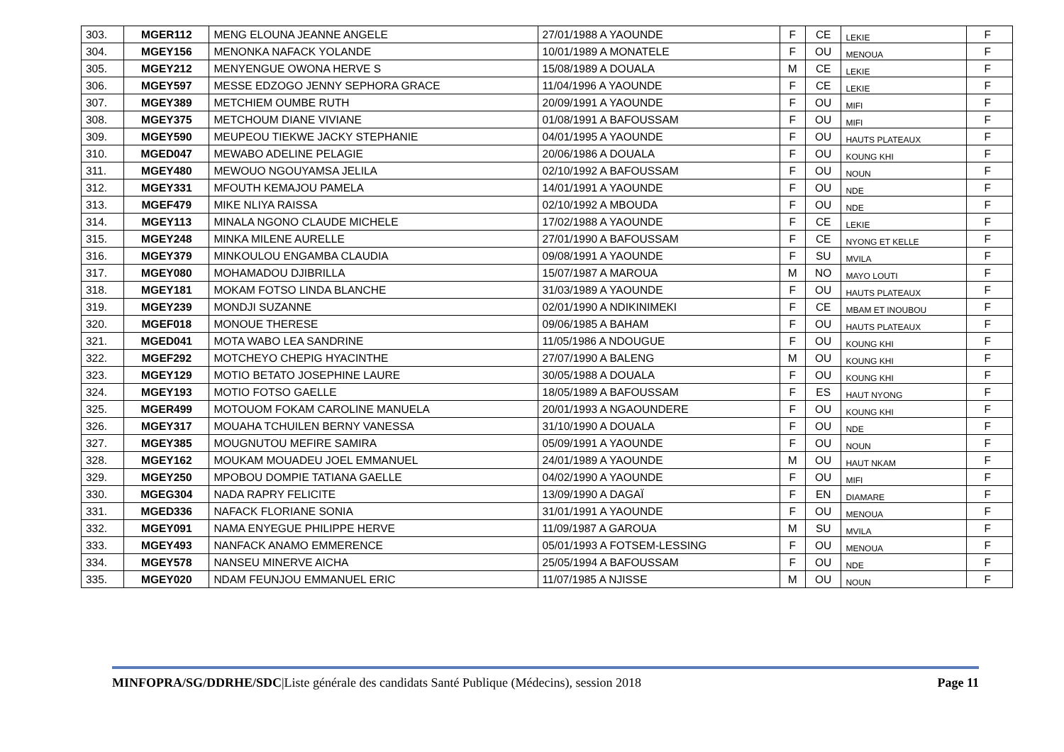| 303. | MGER112 | MENG ELOUNA JEANNE ANGELE | 27/01/1988 A YAOUNDE | F | CE | LEKIE | F |
| 304. | MGEY156 | MENONKA NAFACK YOLANDE | 10/01/1989 A MONATELE | F | OU | MENOUA | F |
| 305. | MGEY212 | MENYENGUE OWONA HERVE S | 15/08/1989 A DOUALA | M | CE | LEKIE | F |
| 306. | MGEY597 | MESSE EDZOGO JENNY SEPHORA GRACE | 11/04/1996 A YAOUNDE | F | CE | LEKIE | F |
| 307. | MGEY389 | METCHIEM OUMBE RUTH | 20/09/1991 A YAOUNDE | F | OU | MIFI | F |
| 308. | MGEY375 | METCHOUM DIANE VIVIANE | 01/08/1991 A BAFOUSSAM | F | OU | MIFI | F |
| 309. | MGEY590 | MEUPEOU TIEKWE JACKY STEPHANIE | 04/01/1995 A YAOUNDE | F | OU | HAUTS PLATEAUX | F |
| 310. | MGED047 | MEWABO ADELINE PELAGIE | 20/06/1986 A DOUALA | F | OU | KOUNG KHI | F |
| 311. | MGEY480 | MEWOUO NGOUYAMSA JELILA | 02/10/1992 A BAFOUSSAM | F | OU | NOUN | F |
| 312. | MGEY331 | MFOUTH KEMAJOU PAMELA | 14/01/1991 A YAOUNDE | F | OU | NDE | F |
| 313. | MGEF479 | MIKE NLIYA RAISSA | 02/10/1992 A MBOUDA | F | OU | NDE | F |
| 314. | MGEY113 | MINALA NGONO CLAUDE MICHELE | 17/02/1988 A YAOUNDE | F | CE | LEKIE | F |
| 315. | MGEY248 | MINKA MILENE AURELLE | 27/01/1990 A BAFOUSSAM | F | CE | NYONG ET KELLE | F |
| 316. | MGEY379 | MINKOULOU ENGAMBA CLAUDIA | 09/08/1991 A YAOUNDE | F | SU | MVILA | F |
| 317. | MGEY080 | MOHAMADOU DJIBRILLA | 15/07/1987 A MAROUA | M | NO | MAYO LOUTI | F |
| 318. | MGEY181 | MOKAM FOTSO LINDA BLANCHE | 31/03/1989 A YAOUNDE | F | OU | HAUTS PLATEAUX | F |
| 319. | MGEY239 | MONDJI SUZANNE | 02/01/1990 A NDIKINIMEKI | F | CE | MBAM ET INOUBOU | F |
| 320. | MGEF018 | MONOUE THERESE | 09/06/1985 A BAHAM | F | OU | HAUTS PLATEAUX | F |
| 321. | MGED041 | MOTA WABO LEA SANDRINE | 11/05/1986 A NDOUGUE | F | OU | KOUNG KHI | F |
| 322. | MGEF292 | MOTCHEYO CHEPIG HYACINTHE | 27/07/1990 A BALENG | M | OU | KOUNG KHI | F |
| 323. | MGEY129 | MOTIO BETATO JOSEPHINE LAURE | 30/05/1988 A DOUALA | F | OU | KOUNG KHI | F |
| 324. | MGEY193 | MOTIO FOTSO GAELLE | 18/05/1989 A BAFOUSSAM | F | ES | HAUT NYONG | F |
| 325. | MGER499 | MOTOUOM FOKAM CAROLINE MANUELA | 20/01/1993 A NGAOUNDERE | F | OU | KOUNG KHI | F |
| 326. | MGEY317 | MOUAHA TCHUILEN BERNY VANESSA | 31/10/1990 A DOUALA | F | OU | NDE | F |
| 327. | MGEY385 | MOUGNUTOU MEFIRE SAMIRA | 05/09/1991 A YAOUNDE | F | OU | NOUN | F |
| 328. | MGEY162 | MOUKAM MOUADEU JOEL EMMANUEL | 24/01/1989 A YAOUNDE | M | OU | HAUT NKAM | F |
| 329. | MGEY250 | MPOBOU DOMPIE TATIANA GAELLE | 04/02/1990 A YAOUNDE | F | OU | MIFI | F |
| 330. | MGEG304 | NADA RAPRY FELICITE | 13/09/1990 A DAGAÏ | F | EN | DIAMARE | F |
| 331. | MGED336 | NAFACK FLORIANE SONIA | 31/01/1991 A YAOUNDE | F | OU | MENOUA | F |
| 332. | MGEY091 | NAMA ENYEGUE PHILIPPE HERVE | 11/09/1987 A GAROUA | M | SU | MVILA | F |
| 333. | MGEY493 | NANFACK ANAMO EMMERENCE | 05/01/1993 A FOTSEM-LESSING | F | OU | MENOUA | F |
| 334. | MGEY578 | NANSEU MINERVE AICHA | 25/05/1994 A BAFOUSSAM | F | OU | NDE | F |
| 335. | MGEY020 | NDAM FEUNJOU EMMANUEL ERIC | 11/07/1985 A NJISSE | M | OU | NOUN | F |
MINFOPRA/SG/DDRHE/SDC|Liste générale des candidats Santé Publique (Médecins), session 2018 Page 11